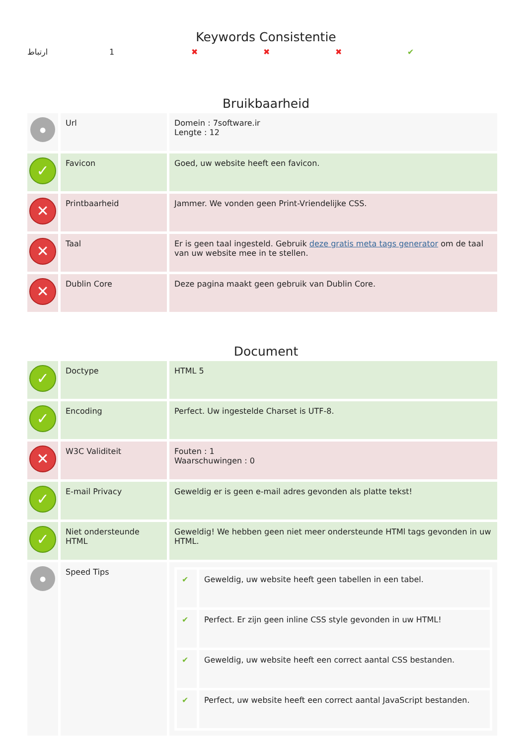Keywords Consistentie
ارتباط 1 ✖ ✖ ✖ ✔
Bruikbaarheid
| ● | Url | Domein : 7software.ir Lengte : 12 |
| ✓ | Favicon | Goed, uw website heeft een favicon. |
| ✕ | Printbaarheid | Jammer. We vonden geen Print-Vriendelijke CSS. |
| ✕ | Taal | Er is geen taal ingesteld. Gebruik deze gratis meta tags generator om de taal van uw website mee in te stellen. |
| ✕ | Dublin Core | Deze pagina maakt geen gebruik van Dublin Core. |
Document
| ✓ | Doctype | HTML 5 |
| ✓ | Encoding | Perfect. Uw ingestelde Charset is UTF-8. |
| ✕ | W3C Validiteit | Fouten : 1 Waarschuwingen : 0 |
| ✓ | E-mail Privacy | Geweldig er is geen e-mail adres gevonden als platte tekst! |
| ✓ | Niet ondersteunde HTML | Geweldig! We hebben geen niet meer ondersteunde HTMl tags gevonden in uw HTML. |
| ● | Speed Tips | / ✔ / Geweldig, uw website heeft geen tabellen in een tabel. / / ✔ / Perfect. Er zijn geen inline CSS style gevonden in uw HTML! / / ✔ / Geweldig, uw website heeft een correct aantal CSS bestanden. / / ✔ / Perfect, uw website heeft een correct aantal JavaScript bestanden. / |